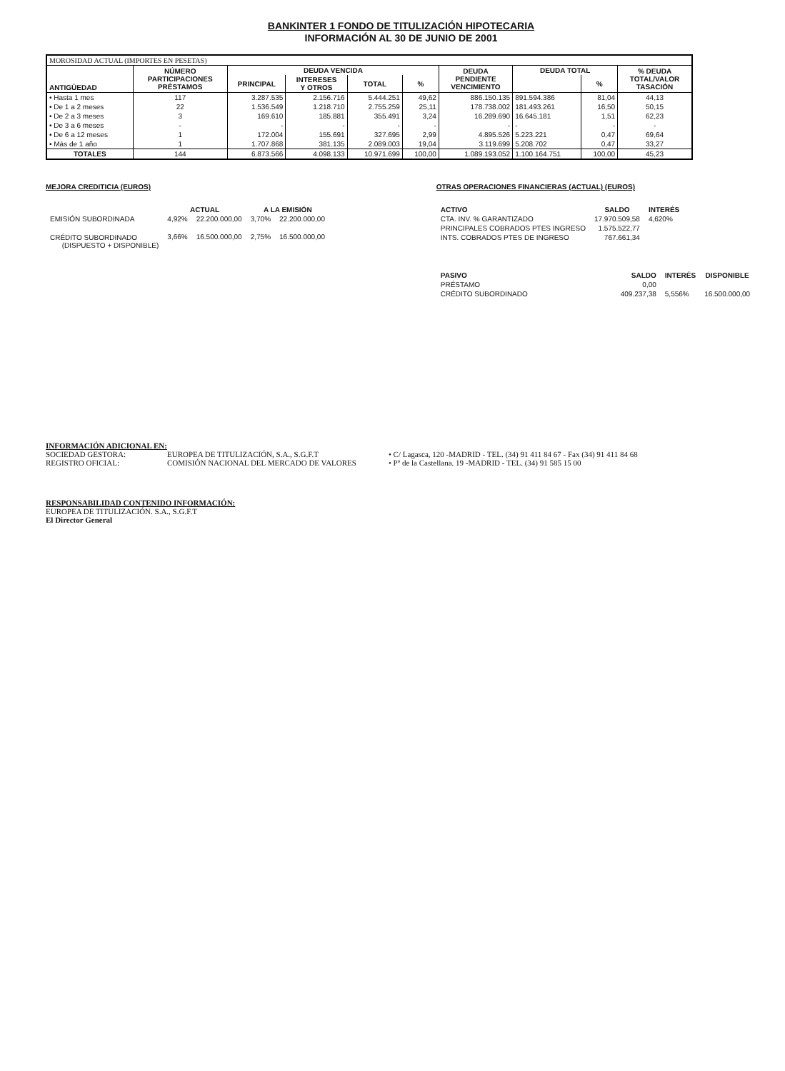BANKINTER 1 FONDO DE TITULIZACIÓN HIPOTECARIA
INFORMACIÓN AL 30 DE JUNIO DE 2001
| MOROSIDAD ACTUAL (IMPORTES EN PESETAS) | | | | | | | | | |
| ANTIGÜEDAD | NÚMERO PARTICIPACIONES PRÉSTAMOS | DEUDA VENCIDA | | | | DEUDA PENDIENTE VENCIMIENTO | DEUDA TOTAL | | % DEUDA TOTAL/VALOR TASACIÓN |
| | | PRINCIPAL | INTERESES Y OTROS | TOTAL | % | | | % | |
| • Hasta 1 mes | 117 | 3.287.535 | 2.156.716 | 5.444.251 | 49,62 | 886.150.135 | 891.594.386 | 81,04 | 44,13 |
| • De 1 a 2 meses | 22 | 1.536.549 | 1.218.710 | 2.755.259 | 25,11 | 178.738.002 | 181.493.261 | 16,50 | 50,15 |
| • De 2 a 3 meses | 3 | 169.610 | 185.881 | 355.491 | 3,24 | 16.289.690 | 16.645.181 | 1,51 | 62,23 |
| • De 3 a 6 meses | - | - | - | - | - | - | - | - | - |
| • De 6 a 12 meses | 1 | 172.004 | 155.691 | 327.695 | 2,99 | 4.895.526 | 5.223.221 | 0,47 | 69,64 |
| • Más de 1 año | 1 | 1.707.868 | 381.135 | 2.089.003 | 19,04 | 3.119.699 | 5.208.702 | 0,47 | 33,27 |
| TOTALES | 144 | 6.873.566 | 4.098.133 | 10.971.699 | 100,00 | 1.089.193.052 | 1.100.164.751 | 100,00 | 45,23 |
MEJORA CREDITICIA (EUROS)
| | ACTUAL | | A LA EMISIÓN | |
| --- | --- | --- | --- | --- |
| EMISIÓN SUBORDINADA | 4,92% | 22.200.000,00 | 3,70% | 22.200.000,00 |
| CRÉDITO SUBORDINADO (DISPUESTO + DISPONIBLE) | 3,66% | 16.500.000,00 | 2,75% | 16.500.000,00 |
OTRAS OPERACIONES FINANCIERAS (ACTUAL) (EUROS)
| ACTIVO | SALDO | INTERÉS |
| --- | --- | --- |
| CTA. INV. % GARANTIZADO | 17.970.509,58 | 4,620% |
| PRINCIPALES COBRADOS PTES INGRESO | 1.575.522,77 | |
| INTS. COBRADOS PTES DE INGRESO | 767.661,34 | |
| PASIVO | SALDO | INTERÉS | DISPONIBLE |
| --- | --- | --- | --- |
| PRÉSTAMO | 0,00 | | |
| CRÉDITO SUBORDINADO | 409.237,38 | 5,556% | 16.500.000,00 |
INFORMACIÓN ADICIONAL EN:
SOCIEDAD GESTORA: EUROPEA DE TITULIZACIÓN, S.A., S.G.F.T • C/ Lagasca, 120 -MADRID - TEL. (34) 91 411 84 67 - Fax (34) 91 411 84 68
REGISTRO OFICIAL: COMISIÓN NACIONAL DEL MERCADO DE VALORES • Pº de la Castellana. 19 -MADRID - TEL. (34) 91 585 15 00
RESPONSABILIDAD CONTENIDO INFORMACIÓN:
EUROPEA DE TITULIZACIÓN. S.A., S.G.F.T
El Director General